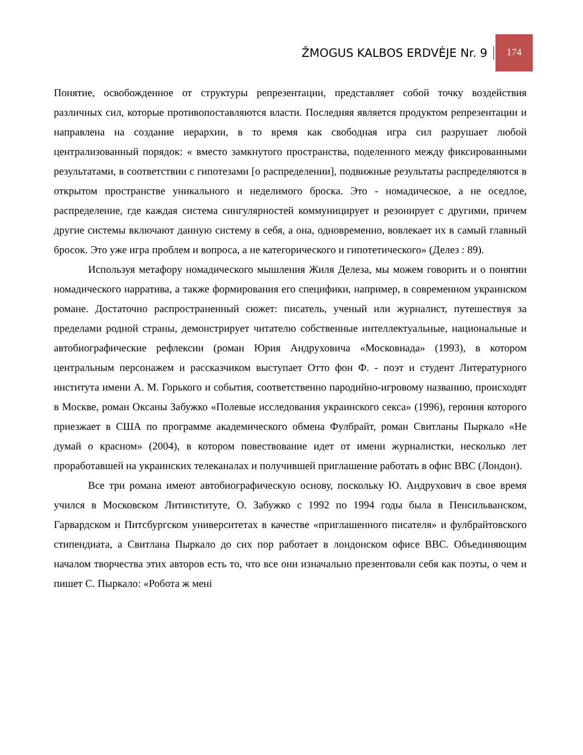ŽMOGUS KALBOS ERDVĖJE Nr. 9 174
Понятие, освобожденное от структуры репрезентации, представляет собой точку воздействия различных сил, которые противопоставляются власти. Последняя является продуктом репрезентации и направлена на создание иерархии, в то время как свободная игра сил разрушает любой централизованный порядок: « вместо замкнутого пространства, поделенного между фиксированными результатами, в соответствии с гипотезами [о распределении], подвижные результаты распределяются в открытом пространстве уникального и неделимого броска. Это - номадическое, а не оседлое, распределение, где каждая система сингулярностей коммуницирует и резонирует с другими, причем другие системы включают данную систему в себя, а она, одновременно, вовлекает их в самый главный бросок. Это уже игра проблем и вопроса, а не категорического и гипотетического» (Делез : 89).
Используя метафору номадического мышления Жиля Делеза, мы можем говорить и о понятии номадического нарратива, а также формирования его специфики, например, в современном украинском романе. Достаточно распространенный сюжет: писатель, ученый или журналист, путешествуя за пределами родной страны, демонстрирует читателю собственные интеллектуальные, национальные и автобиографические рефлексии (роман Юрия Андруховича «Московиада» (1993), в котором центральным персонажем и рассказчиком выступает Отто фон Ф. - поэт и студент Литературного института имени А. М. Горького и события, соответственно пародийно-игровому названию, происходят в Москве, роман Оксаны Забужко «Полевые исследования украинского секса» (1996), героиня которого приезжает в США по программе академического обмена Фулбрайт, роман Свитланы Пыркало «Не думай о красном» (2004), в котором повествование идет от имени журналистки, несколько лет проработавшей на украинских телеканалах и получившей приглашение работать в офис BBC (Лондон).
Все три романа имеют автобиографическую основу, поскольку Ю. Андрухович в свое время учился в Московском Литинституте, О. Забужко с 1992 по 1994 годы была в Пенсильванском, Гарвардском и Питсбургском университетах в качестве «приглашенного писателя» и фулбрайтовского стипендиата, а Свитлана Пыркало до сих пор работает в лондонском офисе BBC. Объединяющим началом творчества этих авторов есть то, что все они изначально презентовали себя как поэты, о чем и пишет С. Пыркало: «Робота ж мені